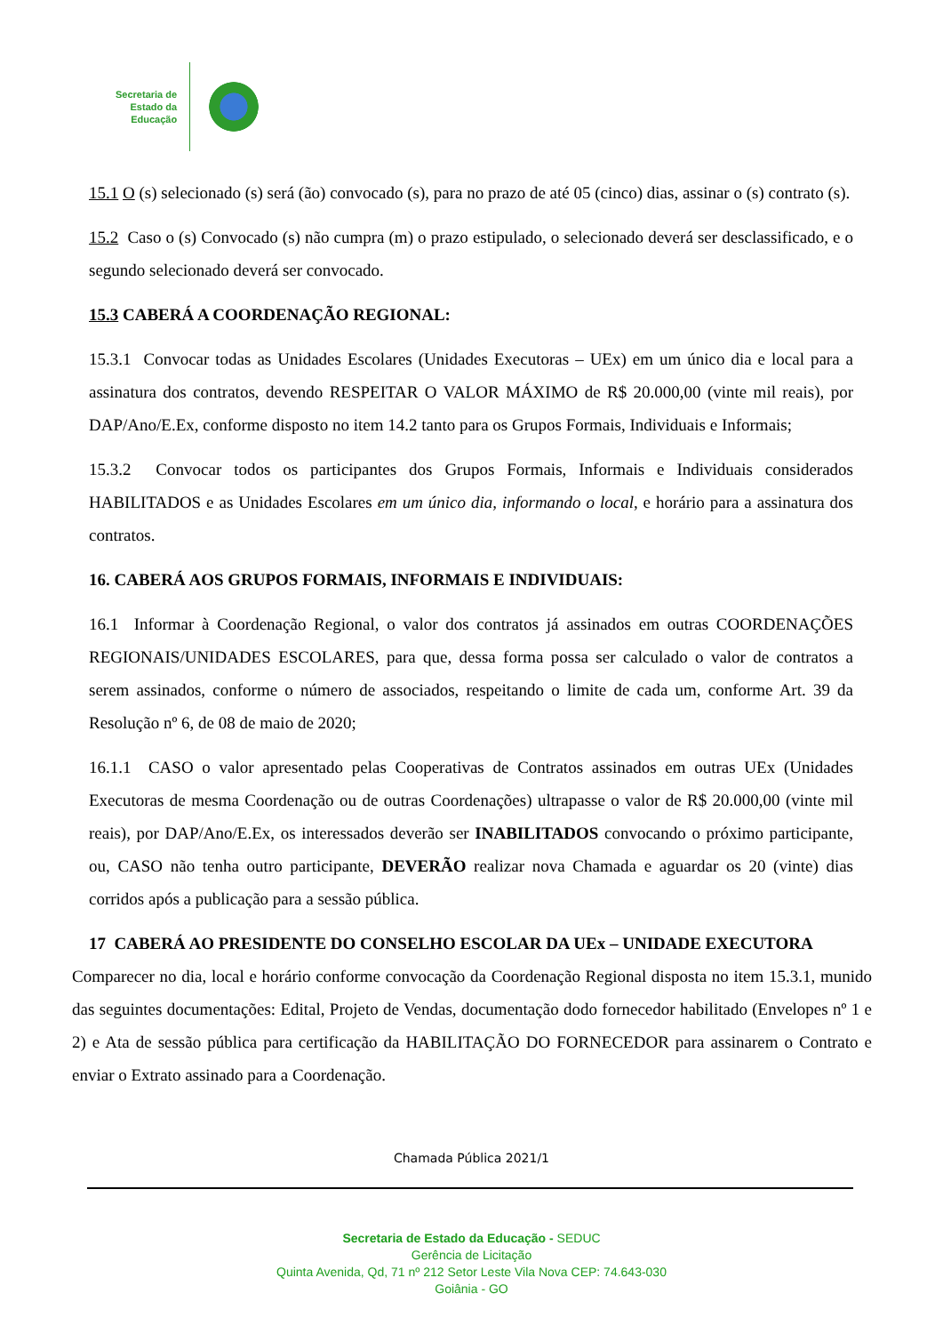Secretaria de
Estado da
Educação
15.1 O (s) selecionado (s) será (ão) convocado (s), para no prazo de até 05 (cinco) dias, assinar o (s) contrato (s).
15.2 Caso o (s) Convocado (s) não cumpra (m) o prazo estipulado, o selecionado deverá ser desclassificado, e o segundo selecionado deverá ser convocado.
15.3 CABERÁ A COORDENAÇÃO REGIONAL:
15.3.1 Convocar todas as Unidades Escolares (Unidades Executoras – UEx) em um único dia e local para a assinatura dos contratos, devendo RESPEITAR O VALOR MÁXIMO de R$ 20.000,00 (vinte mil reais), por DAP/Ano/E.Ex, conforme disposto no item 14.2 tanto para os Grupos Formais, Individuais e Informais;
15.3.2 Convocar todos os participantes dos Grupos Formais, Informais e Individuais considerados HABILITADOS e as Unidades Escolares em um único dia, informando o local, e horário para a assinatura dos contratos.
16. CABERÁ AOS GRUPOS FORMAIS, INFORMAIS E INDIVIDUAIS:
16.1 Informar à Coordenação Regional, o valor dos contratos já assinados em outras COORDENAÇÕES REGIONAIS/UNIDADES ESCOLARES, para que, dessa forma possa ser calculado o valor de contratos a serem assinados, conforme o número de associados, respeitando o limite de cada um, conforme Art. 39 da Resolução nº 6, de 08 de maio de 2020;
16.1.1 CASO o valor apresentado pelas Cooperativas de Contratos assinados em outras UEx (Unidades Executoras de mesma Coordenação ou de outras Coordenações) ultrapasse o valor de R$ 20.000,00 (vinte mil reais), por DAP/Ano/E.Ex, os interessados deverão ser INABILITADOS convocando o próximo participante, ou, CASO não tenha outro participante, DEVERÃO realizar nova Chamada e aguardar os 20 (vinte) dias corridos após a publicação para a sessão pública.
17 CABERÁ AO PRESIDENTE DO CONSELHO ESCOLAR DA UEx – UNIDADE EXECUTORA
Comparecer no dia, local e horário conforme convocação da Coordenação Regional disposta no item 15.3.1, munido das seguintes documentações: Edital, Projeto de Vendas, documentação dodo fornecedor habilitado (Envelopes nº 1 e 2) e Ata de sessão pública para certificação da HABILITAÇÃO DO FORNECEDOR para assinarem o Contrato e enviar o Extrato assinado para a Coordenação.
Chamada Pública 2021/1
Secretaria de Estado da Educação - SEDUC
Gerência de Licitação
Quinta Avenida, Qd, 71 nº 212 Setor Leste Vila Nova CEP: 74.643-030
Goiânia - GO